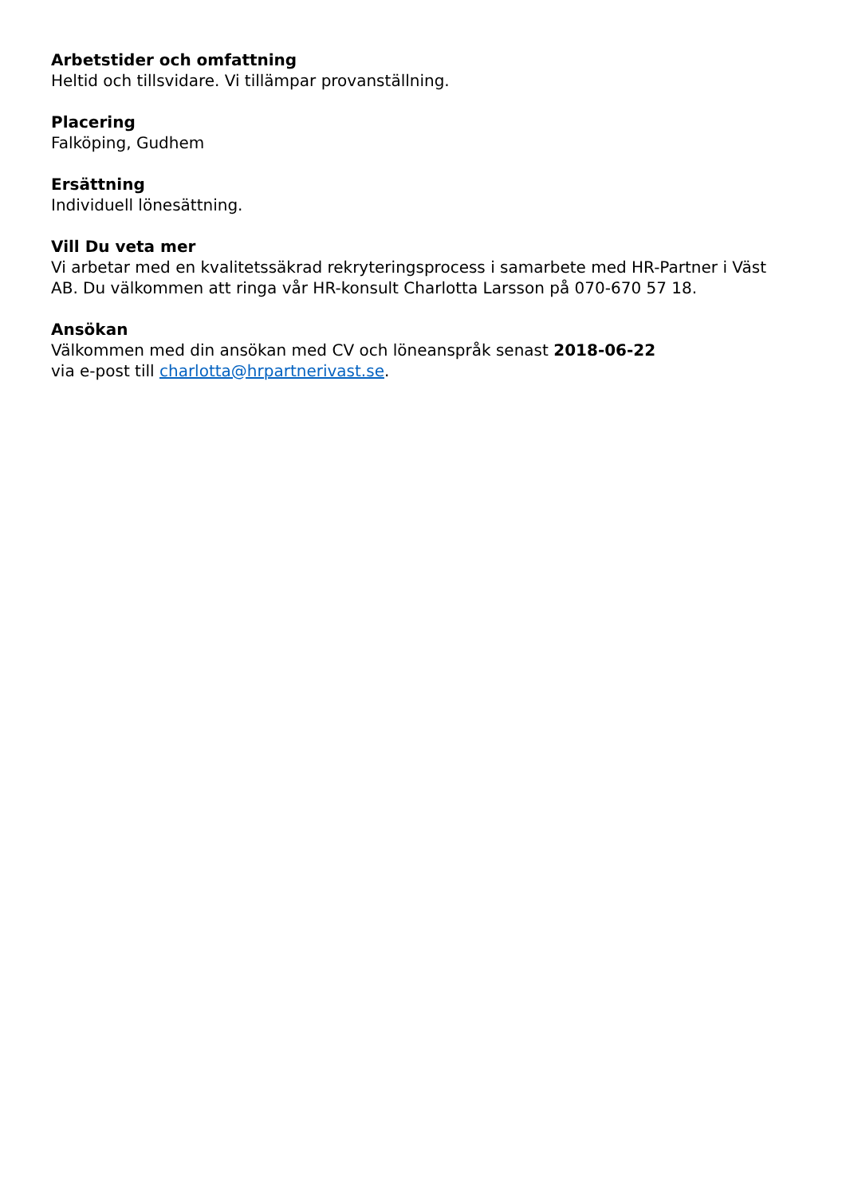Arbetstider och omfattning
Heltid och tillsvidare. Vi tillämpar provanställning.
Placering
Falköping, Gudhem
Ersättning
Individuell lönesättning.
Vill Du veta mer
Vi arbetar med en kvalitetssäkrad rekryteringsprocess i samarbete med HR-Partner i Väst AB. Du välkommen att ringa vår HR-konsult Charlotta Larsson på 070-670 57 18.
Ansökan
Välkommen med din ansökan med CV och löneanspråk senast 2018-06-22
via e-post till charlotta@hrpartnerivast.se.